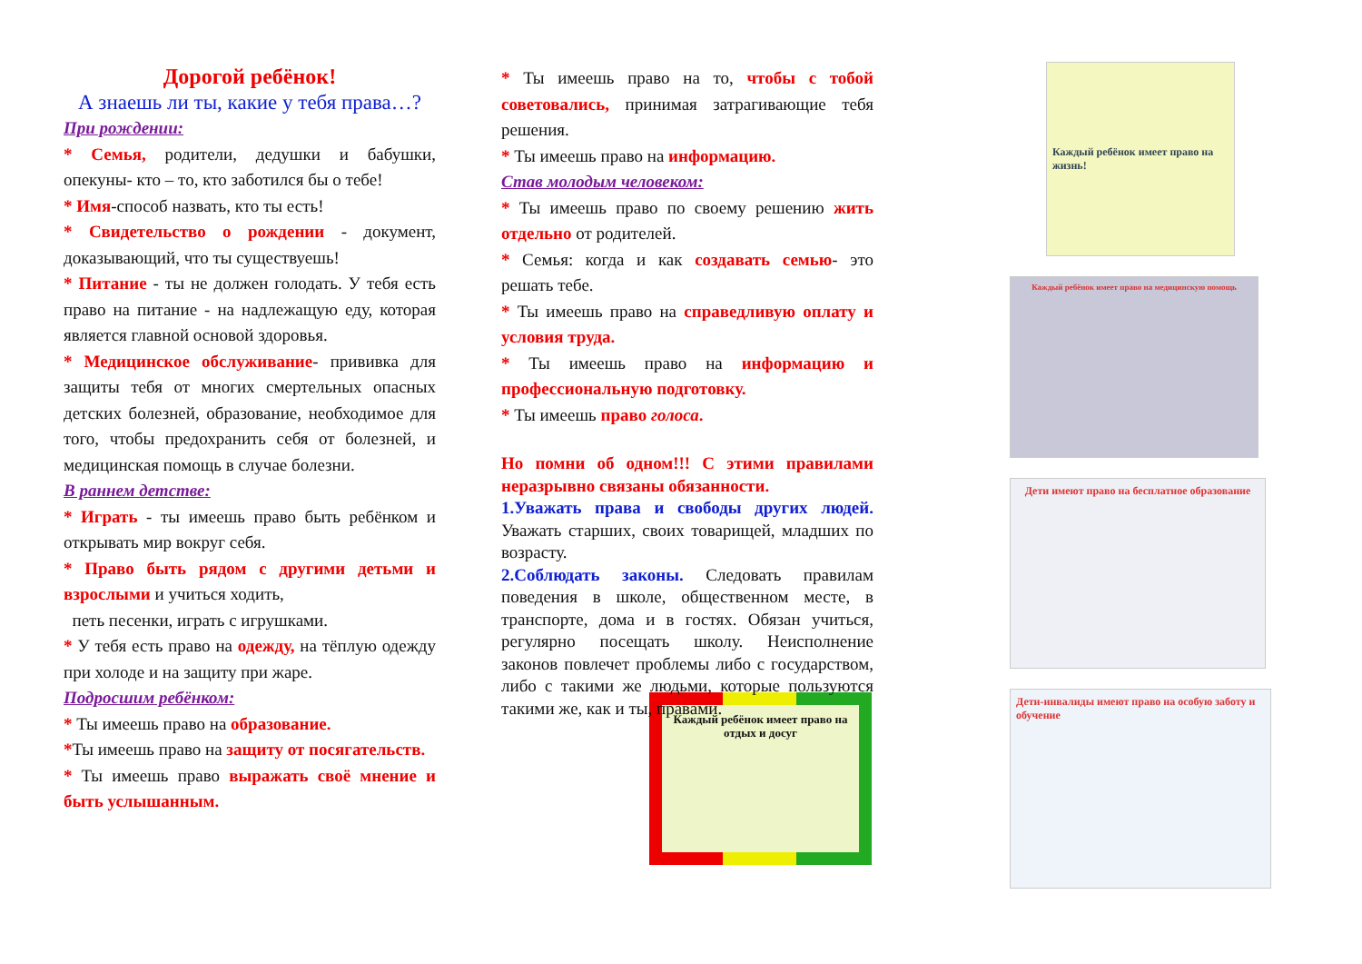Дорогой ребёнок!
А знаешь ли ты, какие у тебя права…?
При рождении:
* Семья, родители, дедушки и бабушки, опекуны- кто – то, кто заботился бы о тебе!
* Имя-способ назвать, кто ты есть!
* Свидетельство о рождении - документ, доказывающий, что ты существуешь!
* Питание - ты не должен голодать. У тебя есть право на питание - на надлежащую еду, которая является главной основой здоровья.
* Медицинское обслуживание- прививка для защиты тебя от многих смертельных опасных детских болезней, образование, необходимое для того, чтобы предохранить себя от болезней, и медицинская помощь в случае болезни.
В раннем детстве:
* Играть - ты имеешь право быть ребёнком и открывать мир вокруг себя.
* Право быть рядом с другими детьми и взрослыми и учиться ходить,
петь песенки, играть с игрушками.
* У тебя есть право на одежду, на тёплую одежду при холоде и на защиту при жаре.
Подросшим ребёнком:
* Ты имеешь право на образование.
*Ты имеешь право на защиту от посягательств.
* Ты имеешь право выражать своё мнение и быть услышанным.
* Ты имеешь право на то, чтобы с тобой советовались, принимая затрагивающие тебя решения.
* Ты имеешь право на информацию.
Став молодым человеком:
* Ты имеешь право по своему решению жить отдельно от родителей.
* Семья: когда и как создавать семью- это решать тебе.
* Ты имеешь право на справедливую оплату и условия труда.
* Ты имеешь право на информацию и профессиональную подготовку.
* Ты имеешь право голоса.
Но помни об одном!!! С этими правилами неразрывно связаны обязанности.
1.Уважать права и свободы других людей. Уважать старших, своих товарищей, младших по возрасту.
2.Соблюдать законы. Следовать правилам поведения в школе, общественном месте, в транспорте, дома и в гостях. Обязан учиться, регулярно посещать школу. Неисполнение законов повлечет проблемы либо с государством, либо с такими же людьми, которые пользуются такими же, как и ты, правами.
Каждый ребёнок имеет право на отдых и досуг
Каждый ребёнок имеет право на жизнь!
Каждый ребёнок имеет право на медицинскую помощь
Дети имеют право на бесплатное образование
Дети-инвалиды имеют право на особую заботу и обучение